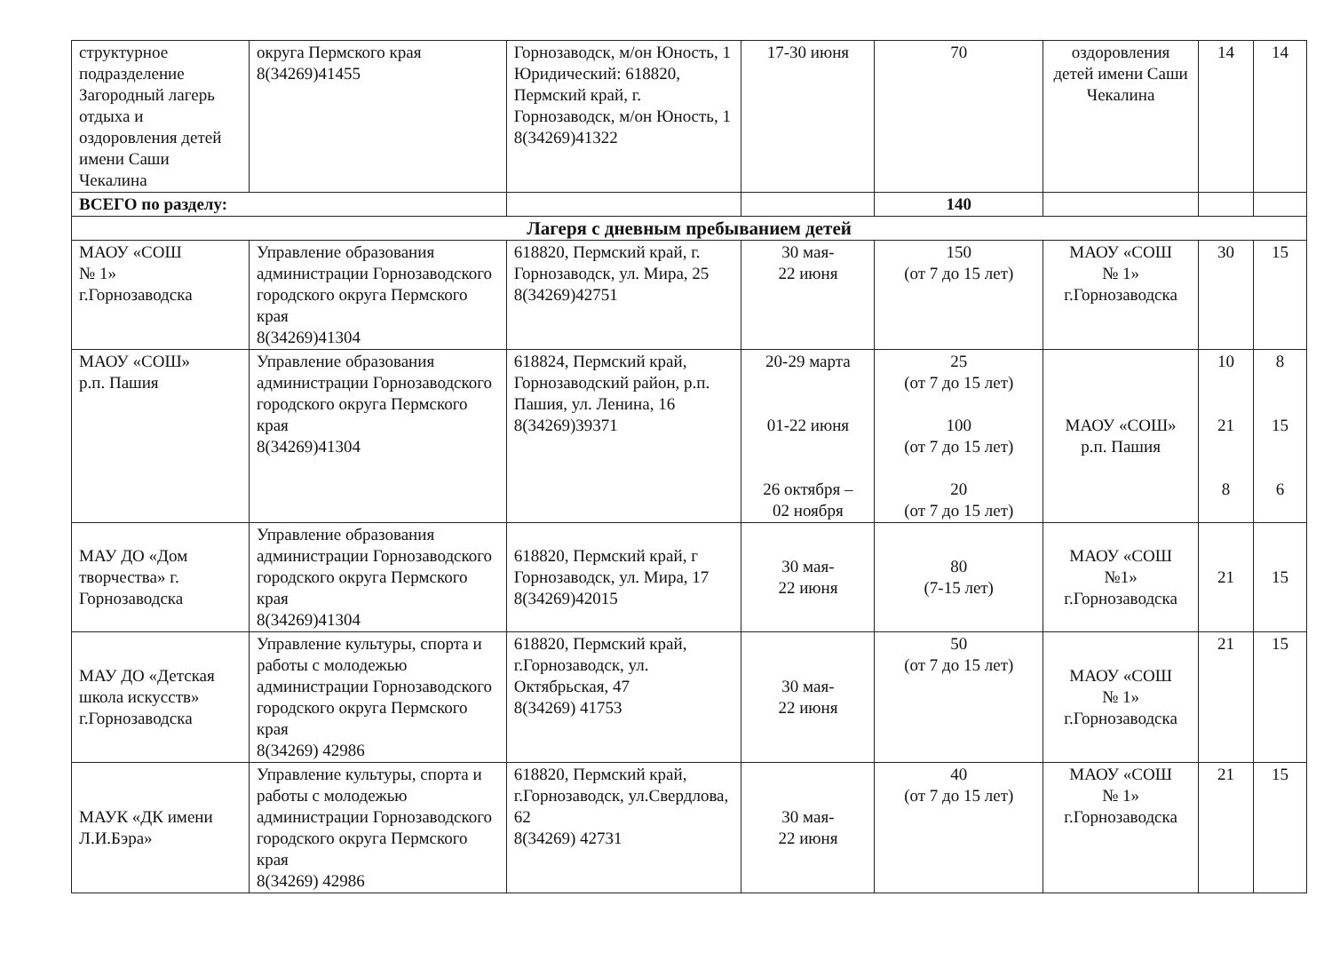| структурное подразделение Загородный лагерь отдыха и оздоровления детей имени Саши Чекалина | округа Пермского края 8(34269)41455 | Горнозаводск, м/он Юность, 1 Юридический: 618820, Пермский край, г. Горнозаводск, м/он Юность, 1 8(34269)41322 | 17-30 июня | 70 | оздоровления детей имени Саши Чекалина | 14 | 14 |
| ВСЕГО по разделу: | | | | 140 | | | |
| Лагеря с дневным пребыванием детей | | | | | | | |
| МАОУ «СОШ № 1» г.Горнозаводска | Управление образования администрации Горнозаводского городского округа Пермского края 8(34269)41304 | 618820, Пермский край, г. Горнозаводск, ул. Мира, 25 8(34269)42751 | 30 мая- 22 июня | 150 (от 7 до 15 лет) | МАОУ «СОШ № 1» г.Горнозаводска | 30 | 15 |
| МАОУ «СОШ» р.п. Пашия | Управление образования администрации Горнозаводского городского округа Пермского края 8(34269)41304 | 618824, Пермский край, Горнозаводский район, р.п. Пашия, ул. Ленина, 16 8(34269)39371 | 20-29 марта 01-22 июня 26 октября – 02 ноября | 25 (от 7 до 15 лет) 100 (от 7 до 15 лет) 20 (от 7 до 15 лет) | МАОУ «СОШ» р.п. Пашия | 10 21 8 | 8 15 6 |
| МАУ ДО «Дом творчества» г. Горнозаводска | Управление образования администрации Горнозаводского городского округа Пермского края 8(34269)41304 | 618820, Пермский край, г Горнозаводск, ул. Мира, 17 8(34269)42015 | 30 мая- 22 июня | 80 (7-15 лет) | МАОУ «СОШ №1» г.Горнозаводска | 21 | 15 |
| МАУ ДО «Детская школа искусств» г.Горнозаводска | Управление культуры, спорта и работы с молодежью администрации Горнозаводского городского округа Пермского края 8(34269) 42986 | 618820, Пермский край, г.Горнозаводск, ул. Октябрьская, 47 8(34269) 41753 | 30 мая- 22 июня | 50 (от 7 до 15 лет) | МАОУ «СОШ № 1» г.Горнозаводска | 21 | 15 |
| МАУК «ДК имени Л.И.Бэра» | Управление культуры, спорта и работы с молодежью администрации Горнозаводского городского округа Пермского края 8(34269) 42986 | 618820, Пермский край, г.Горнозаводск, ул.Свердлова, 62 8(34269) 42731 | 30 мая- 22 июня | 40 (от 7 до 15 лет) | МАОУ «СОШ № 1» г.Горнозаводска | 21 | 15 |